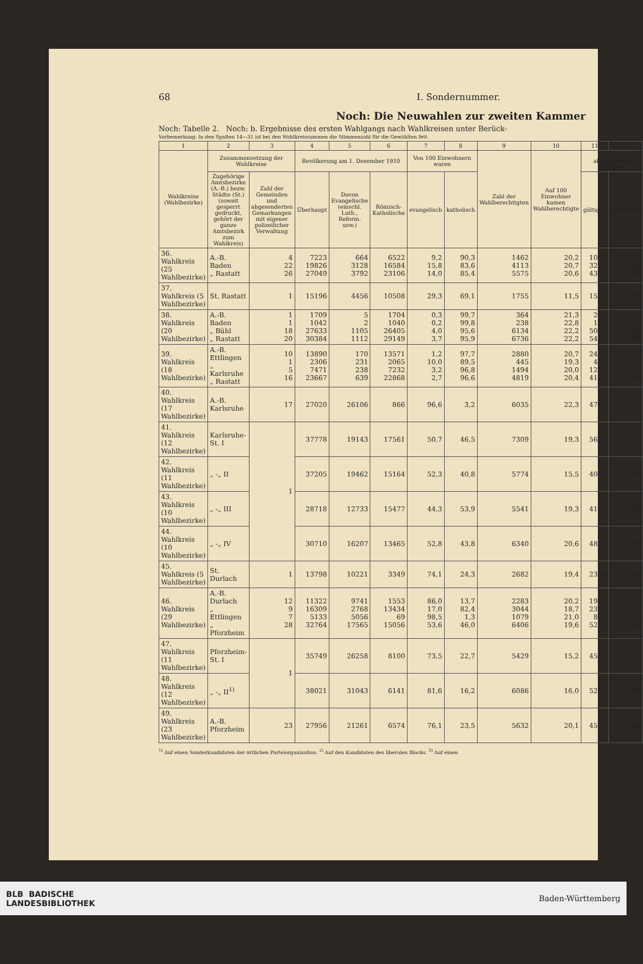68 I. Sondernummer.
Noch: Die Neuwahlen zur zweiten Kammer
Noch: Tabelle 2. Noch: b. Ergebnisse des ersten Wahlgangs nach Wahlkreisen unter Berück-
Vorbemerkung: In den Spalten 14—31 ist bei den Wahlkreissummen die Stimmenzahl für die Gewählten fett.
| 1 | 2 | 3 | 4 | 5 | 6 | 7 | 8 | 9 | 10 | 11 | 12 |
| --- | --- | --- | --- | --- | --- | --- | --- | --- | --- | --- | --- |
| Wahlkreise (Wahlbezirke) | Zusammensetzung der Wahlkreise | | Bevölkerung am 1. Dezember 1910 | | | Von 100 Einwohnern waren | | Zahl der Wahlberechtigten | Auf 100 Einwohner kamen Wahlberechtigte | Zahl der abgegebenen Stimmen | |
| | Zugehörige Amtsbezirke (A.-B.) bezw. Städte (St.) (soweit gesperrt gedruckt, gehört der ganze Amtsbezirk zum Wahlkreis) | Zahl der Gemeinden und abgesonderten Gemarkungen mit eigener polizeilicher Verwaltung | Überhaupt | Davon Evangelische (einschl. Luth., Reform. usw.) | Römisch-Katholische | evangelisch | katholisch | | | gültigen | ungültigen |
| 36. Wahlkreis (25 Wahlbezirke) | A.-B. Baden „ Rastatt | 4 22 26 | 7223 19826 27049 | 664 3128 3792 | 6522 16584 23106 | 9,2 15,8 14,0 | 90,3 83,6 85,4 | 1462 4113 5575 | 20,2 20,7 20,6 | 1081 3251 4332 | 25 18 43 |
| 37. Wahlkreis (5 Wahlbezirke) | St. Rastatt | 1 | 15196 | 4456 | 10508 | 29,3 | 69,1 | 1755 | 11,5 | 1549 | 18 |
| 38. Wahlkreis (20 Wahlbezirke) | A.-B. Baden „ Bühl „ Rastatt | 1 1 18 20 | 1709 1042 27633 30384 | 5 2 1105 1112 | 1704 1040 26405 29149 | 0,3 0,2 4,0 3,7 | 99,7 99,8 95,6 95,9 | 364 238 6134 6736 | 21,3 22,8 22,2 22,2 | 284 170 5010 5464 | 1 1 42 44 |
| 39. Wahlkreis (18 Wahlbezirke) | A.-B. Ettlingen „ Karlsruhe „ Rastatt | 10 1 5 16 | 13890 2306 7471 23667 | 170 231 238 639 | 13571 2065 7232 22868 | 1,2 10,0 3,2 2,7 | 97,7 89,5 96,8 96,6 | 2880 445 1494 4819 | 20,7 19,3 20,0 20,4 | 2446 407 1254 4107 | 23 2 11 36 |
| 40. Wahlkreis (17 Wahlbezirke) | A.-B. Karlsruhe | 17 | 27020 | 26106 | 866 | 96,6 | 3,2 | 6035 | 22,3 | 4740 | 31 |
| 41. Wahlkreis (12 Wahlbezirke) | Karlsruhe-St. I | 1 | 37778 | 19143 | 17561 | 50,7 | 46,5 | 7309 | 19,3 | 5619 | 47 |
| 42. Wahlkreis (11 Wahlbezirke) | „ -„ II | | 37205 | 19462 | 15164 | 52,3 | 40,8 | 5774 | 15,5 | 4025 | 30 |
| 43. Wahlkreis (10 Wahlbezirke) | „ -„ III | | 28718 | 12733 | 15477 | 44,3 | 53,9 | 5541 | 19,3 | 4165 | 56 |
| 44. Wahlkreis (10 Wahlbezirke) | „ -„ IV | | 30710 | 16207 | 13465 | 52,8 | 43,8 | 6340 | 20,6 | 4875 | 50 |
| 45. Wahlkreis (5 Wahlbezirke) | St. Durlach | 1 | 13798 | 10221 | 3349 | 74,1 | 24,3 | 2682 | 19,4 | 2390 | 16 |
| 46. Wahlkreis (29 Wahlbezirke) | A.-B. Durlach „ Ettlingen „ Pforzheim | 12 9 7 28 | 11322 16309 5133 32764 | 9741 2768 5056 17565 | 1553 13434 69 15056 | 86,0 17,0 98,5 53,6 | 13,7 82,4 1,3 46,0 | 2283 3044 1079 6406 | 20,2 18,7 21,0 19,6 | 1994 2365 868 5227 | 19 37 6 62 |
| 47. Wahlkreis (11 Wahlbezirke) | Pforzheim-St. I | 1 | 35749 | 26258 | 8100 | 73,5 | 22,7 | 5429 | 15,2 | 4589 | 47 |
| 48. Wahlkreis (12 Wahlbezirke) | „ -„ II<sup>1)</sup> | | 38021 | 31043 | 6141 | 81,6 | 16,2 | 6086 | 16,0 | 5263 | 49 |
| 49. Wahlkreis (23 Wahlbezirke) | A.-B. Pforzheim | 23 | 27956 | 21261 | 6574 | 76,1 | 23,5 | 5632 | 20,1 | 4541 | 49 |
<sup>1)</sup> Auf einen Sonderkandidaten der örtlichen Parteiorganisation. <sup>2)</sup> Auf den Kandidaten des liberalen Blocks. <sup>3)</sup> Auf einen
BLB BADISCHE
LANDESBIBLIOTHEK Baden-Württemberg